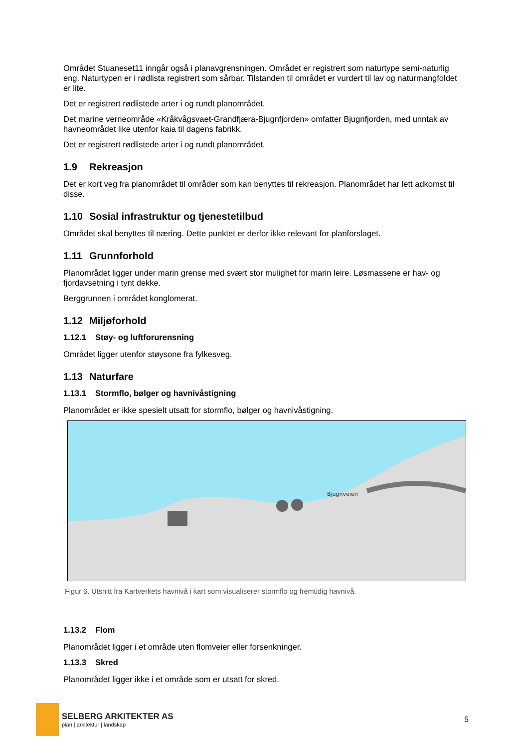Området Stuaneset11 inngår også i planavgrensningen. Området er registrert som naturtype semi-naturlig eng. Naturtypen er i rødlista registrert som sårbar. Tilstanden til området er vurdert til lav og naturmangfoldet er lite.
Det er registrert rødlistede arter i og rundt planområdet.
Det marine verneområde «Kråkvågsvaet-Grandfjæra-Bjugnfjorden» omfatter Bjugnfjorden, med unntak av havneområdet like utenfor kaia til dagens fabrikk.
Det er registrert rødlistede arter i og rundt planområdet.
1.9 Rekreasjon
Det er kort veg fra planområdet til områder som kan benyttes til rekreasjon. Planområdet har lett adkomst til disse.
1.10 Sosial infrastruktur og tjenestetilbud
Området skal benyttes til næring. Dette punktet er derfor ikke relevant for planforslaget.
1.11 Grunnforhold
Planområdet ligger under marin grense med svært stor mulighet for marin leire. Løsmassene er hav- og fjordavsetning i tynt dekke.
Berggrunnen i området konglomerat.
1.12 Miljøforhold
1.12.1 Støy- og luftforurensning
Området ligger utenfor støysone fra fylkesveg.
1.13 Naturfare
1.13.1 Stormflo, bølger og havnivåstigning
Planområdet er ikke spesielt utsatt for stormflo, bølger og havnivåstigning.
Bjugnveien
Figur 6. Utsnitt fra Kartverkets havnivå i kart som visualiserer stormflo og fremtidig havnivå.
1.13.2 Flom
Planområdet ligger i et område uten flomveier eller forsenkninger.
1.13.3 Skred
Planområdet ligger ikke i et område som er utsatt for skred.
SELBERG ARKITEKTER AS
plan | arkitektur | landskap
5